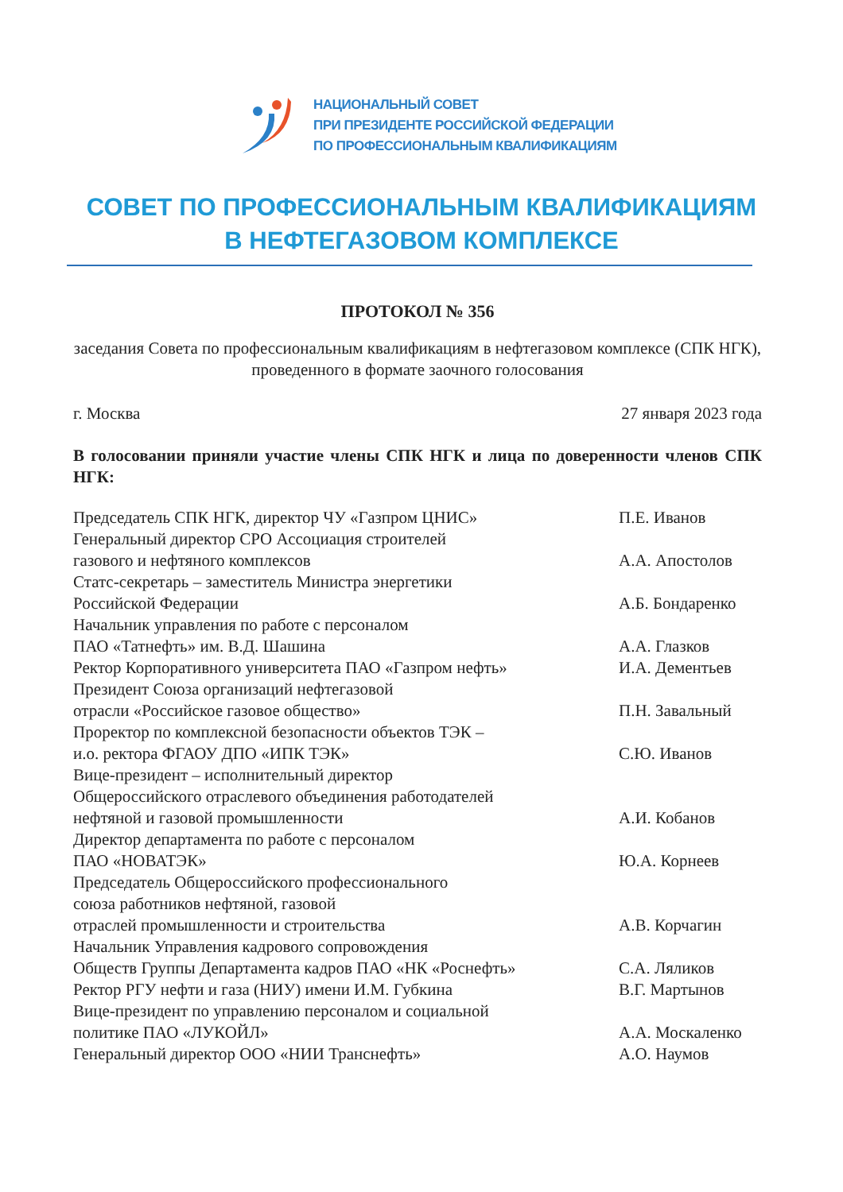НАЦИОНАЛЬНЫЙ СОВЕТ
ПРИ ПРЕЗИДЕНТЕ РОССИЙСКОЙ ФЕДЕРАЦИИ
ПО ПРОФЕССИОНАЛЬНЫМ КВАЛИФИКАЦИЯМ
СОВЕТ ПО ПРОФЕССИОНАЛЬНЫМ КВАЛИФИКАЦИЯМ
В НЕФТЕГАЗОВОМ КОМПЛЕКСЕ
ПРОТОКОЛ № 356
заседания Совета по профессиональным квалификациям в нефтегазовом комплексе (СПК НГК), проведенного в формате заочного голосования
г. Москва 27 января 2023 года
В голосовании приняли участие члены СПК НГК и лица по доверенности членов СПК НГК:
| Председатель СПК НГК, директор ЧУ «Газпром ЦНИС» | П.Е. Иванов |
| Генеральный директор СРО Ассоциация строителей газового и нефтяного комплексов | А.А. Апостолов |
| Статс-секретарь – заместитель Министра энергетики Российской Федерации | А.Б. Бондаренко |
| Начальник управления по работе с персоналом ПАО «Татнефть» им. В.Д. Шашина | А.А. Глазков |
| Ректор Корпоративного университета ПАО «Газпром нефть» | И.А. Дементьев |
| Президент Союза организаций нефтегазовой отрасли «Российское газовое общество» | П.Н. Завальный |
| Проректор по комплексной безопасности объектов ТЭК – и.о. ректора ФГАОУ ДПО «ИПК ТЭК» | С.Ю. Иванов |
| Вице-президент – исполнительный директор Общероссийского отраслевого объединения работодателей нефтяной и газовой промышленности | А.И. Кобанов |
| Директор департамента по работе с персоналом ПАО «НОВАТЭК» | Ю.А. Корнеев |
| Председатель Общероссийского профессионального союза работников нефтяной, газовой отраслей промышленности и строительства | А.В. Корчагин |
| Начальник Управления кадрового сопровождения Обществ Группы Департамента кадров ПАО «НК «Роснефть» | С.А. Ляликов |
| Ректор РГУ нефти и газа (НИУ) имени И.М. Губкина | В.Г. Мартынов |
| Вице-президент по управлению персоналом и социальной политике ПАО «ЛУКОЙЛ» | А.А. Москаленко |
| Генеральный директор ООО «НИИ Транснефть» | А.О. Наумов |